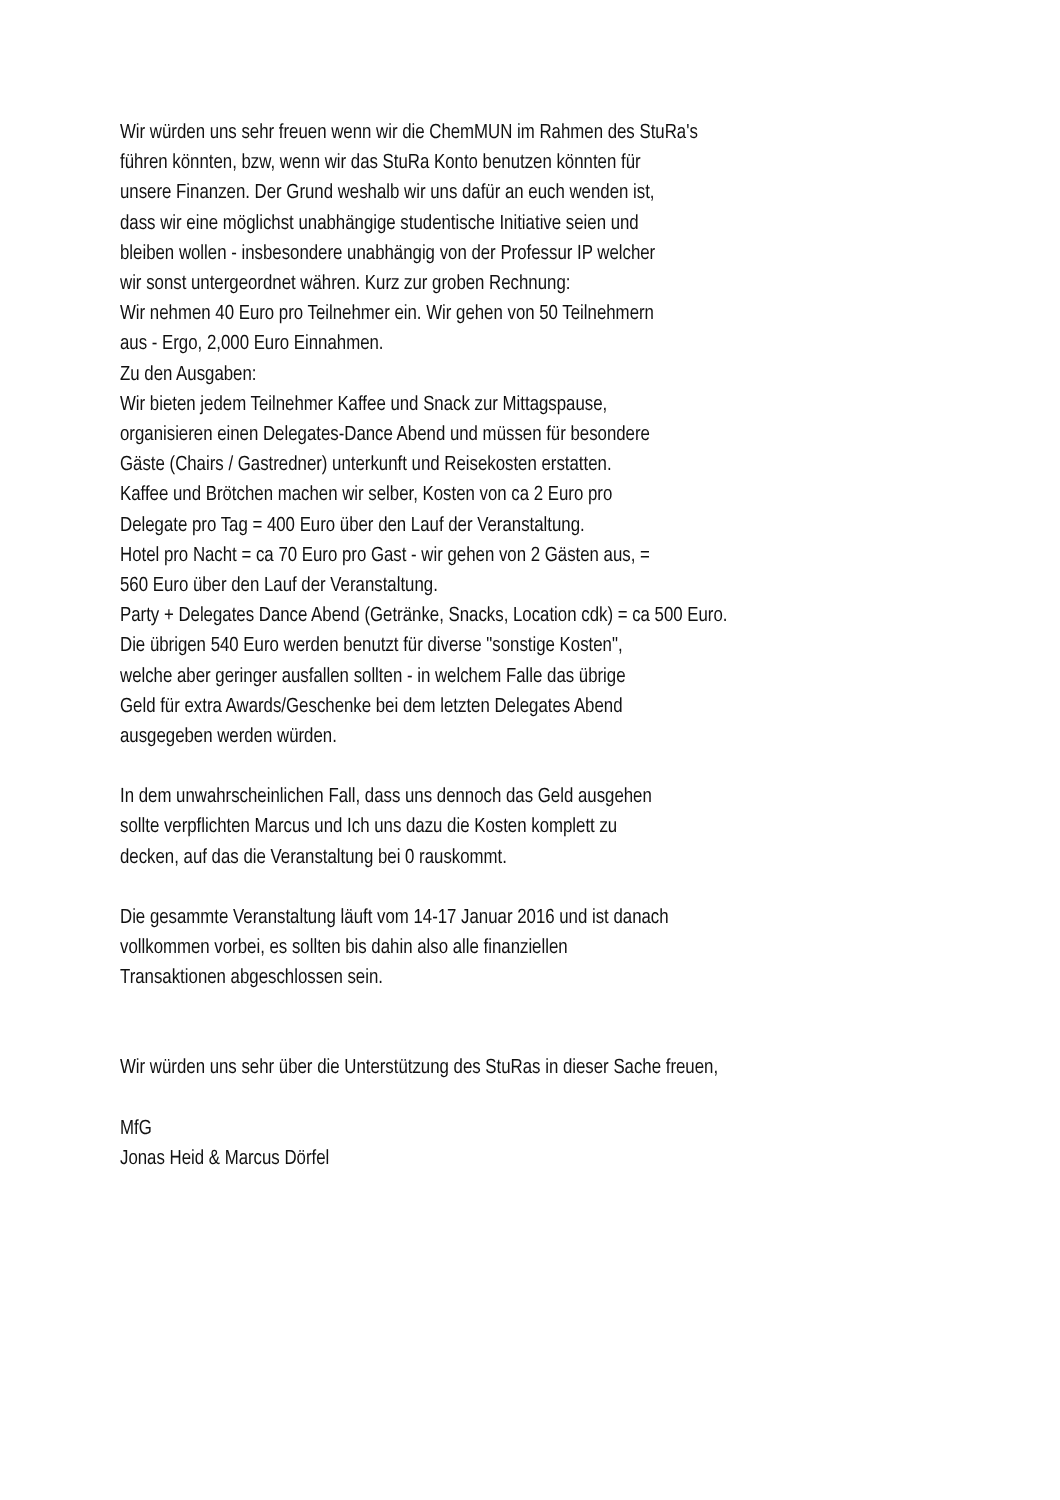Wir würden uns sehr freuen wenn wir die ChemMUN im Rahmen des StuRa's
führen könnten, bzw, wenn wir das StuRa Konto benutzen könnten für
unsere Finanzen. Der Grund weshalb wir uns dafür an euch wenden ist,
dass wir eine möglichst unabhängige studentische Initiative seien und
bleiben wollen - insbesondere unabhängig von der Professur IP welcher
wir sonst untergeordnet währen. Kurz zur groben Rechnung:
Wir nehmen 40 Euro pro Teilnehmer ein. Wir gehen von 50 Teilnehmern
aus - Ergo, 2,000 Euro Einnahmen.
Zu den Ausgaben:
Wir bieten jedem Teilnehmer Kaffee und Snack zur Mittagspause,
organisieren einen Delegates-Dance Abend und müssen für besondere
Gäste (Chairs / Gastredner) unterkunft und Reisekosten erstatten.
Kaffee und Brötchen machen wir selber, Kosten von ca 2 Euro pro
Delegate pro Tag = 400 Euro über den Lauf der Veranstaltung.
Hotel pro Nacht = ca 70 Euro pro Gast - wir gehen von 2 Gästen aus, =
560 Euro über den Lauf der Veranstaltung.
Party + Delegates Dance Abend (Getränke, Snacks, Location cdk) = ca 500 Euro.
Die übrigen 540 Euro werden benutzt für diverse "sonstige Kosten",
welche aber geringer ausfallen sollten - in welchem Falle das übrige
Geld für extra Awards/Geschenke bei dem letzten Delegates Abend
ausgegeben werden würden.
In dem unwahrscheinlichen Fall, dass uns dennoch das Geld ausgehen
sollte verpflichten Marcus und Ich uns dazu die Kosten komplett zu
decken, auf das die Veranstaltung bei 0 rauskommt.
Die gesammte Veranstaltung läuft vom 14-17 Januar 2016 und ist danach
vollkommen vorbei, es sollten bis dahin also alle finanziellen
Transaktionen abgeschlossen sein.
Wir würden uns sehr über die Unterstützung des StuRas in dieser Sache freuen,
MfG
Jonas Heid & Marcus Dörfel